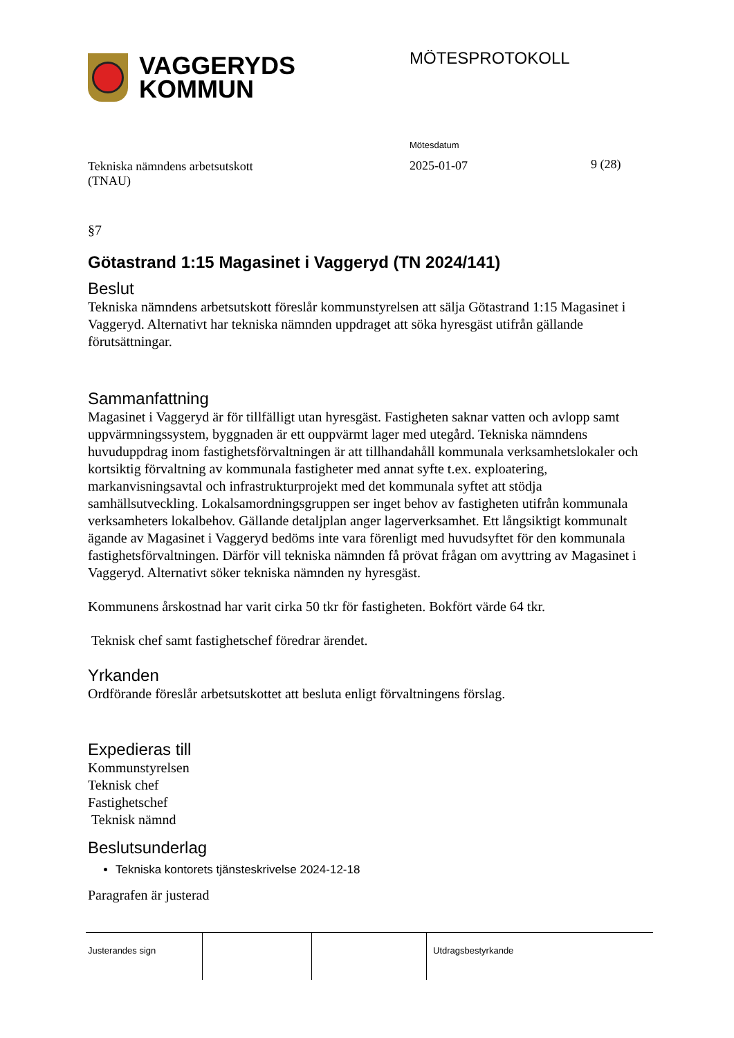VAGGERYDS
KOMMUN
MÖTESPROTOKOLL
Tekniska nämndens arbetsutskott
(TNAU)
Mötesdatum
2025-01-07
9 (28)
§7
Götastrand 1:15 Magasinet i Vaggeryd (TN 2024/141)
Beslut
Tekniska nämndens arbetsutskott föreslår kommunstyrelsen att sälja Götastrand 1:15 Magasinet i Vaggeryd. Alternativt har tekniska nämnden uppdraget att söka hyresgäst utifrån gällande förutsättningar.
Sammanfattning
Magasinet i Vaggeryd är för tillfälligt utan hyresgäst. Fastigheten saknar vatten och avlopp samt uppvärmningssystem, byggnaden är ett ouppvärmt lager med utegård. Tekniska nämndens huvuduppdrag inom fastighetsförvaltningen är att tillhandahåll kommunala verksamhetslokaler och kortsiktig förvaltning av kommunala fastigheter med annat syfte t.ex. exploatering, markanvisningsavtal och infrastrukturprojekt med det kommunala syftet att stödja samhällsutveckling. Lokalsamordningsgruppen ser inget behov av fastigheten utifrån kommunala verksamheters lokalbehov. Gällande detaljplan anger lagerverksamhet. Ett långsiktigt kommunalt ägande av Magasinet i Vaggeryd bedöms inte vara förenligt med huvudsyftet för den kommunala fastighetsförvaltningen. Därför vill tekniska nämnden få prövat frågan om avyttring av Magasinet i Vaggeryd. Alternativt söker tekniska nämnden ny hyresgäst.
Kommunens årskostnad har varit cirka 50 tkr för fastigheten. Bokfört värde 64 tkr.
Teknisk chef samt fastighetschef föredrar ärendet.
Yrkanden
Ordförande föreslår arbetsutskottet att besluta enligt förvaltningens förslag.
Expedieras till
Kommunstyrelsen
Teknisk chef
Fastighetschef
Teknisk nämnd
Beslutsunderlag
Tekniska kontorets tjänsteskrivelse 2024-12-18
Paragrafen är justerad
Justerandes sign Utdragsbestyrkande